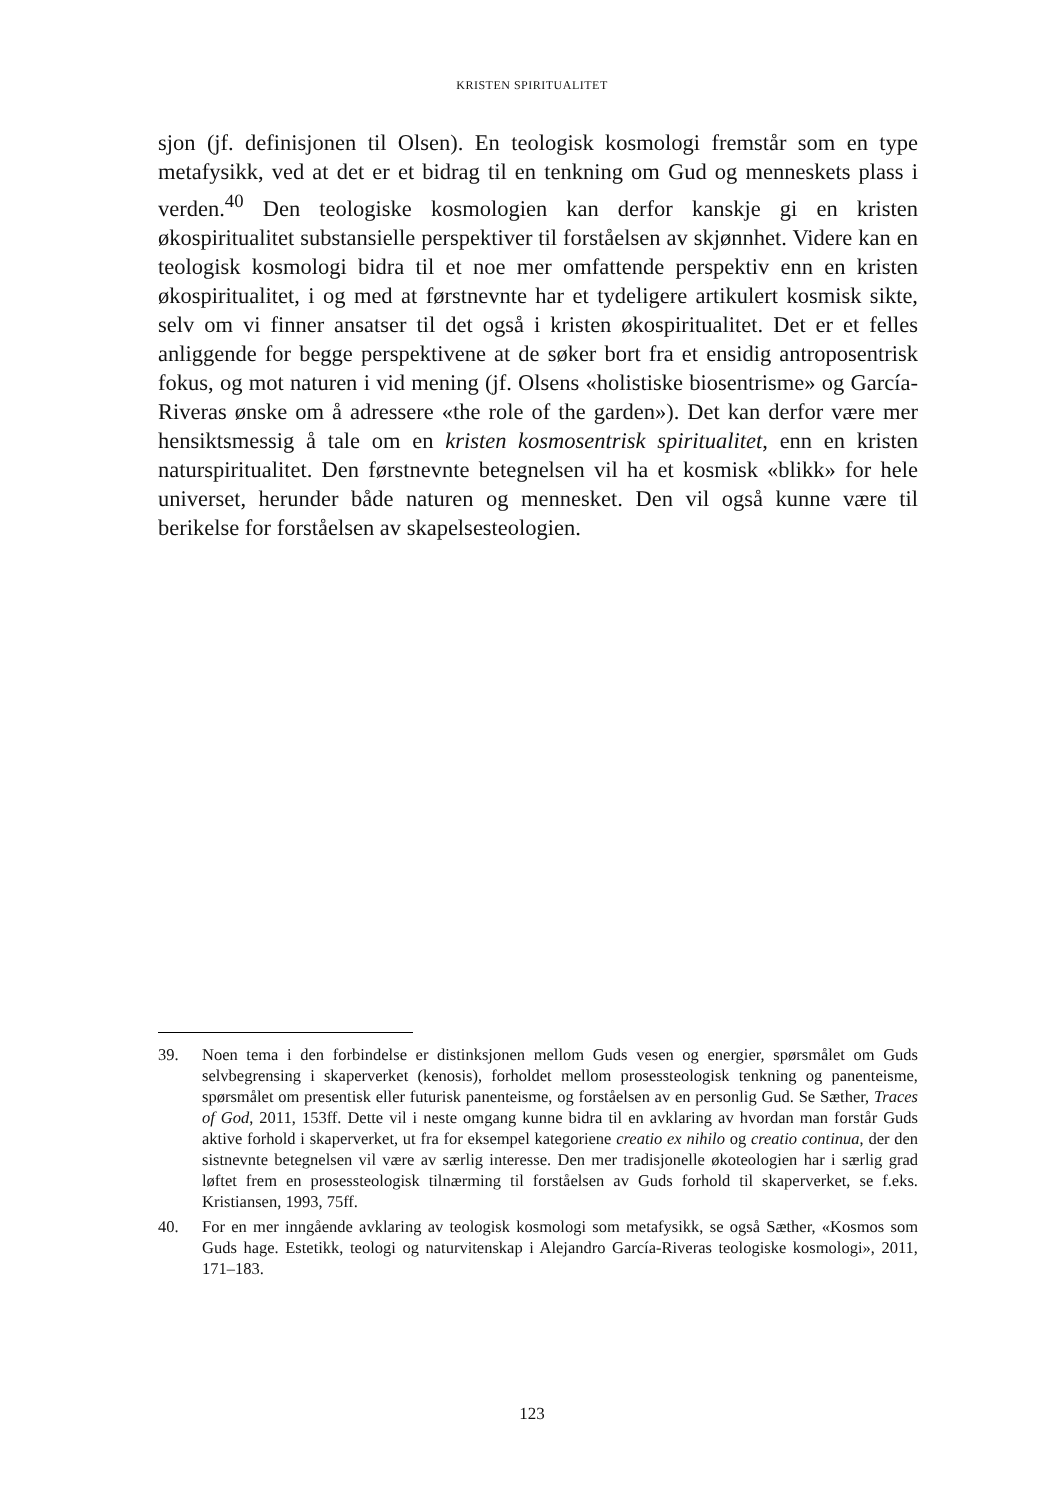KRISTEN SPIRITUALITET
sjon (jf. definisjonen til Olsen). En teologisk kosmologi fremstår som en type metafysikk, ved at det er et bidrag til en tenkning om Gud og menneskets plass i verden.<sup>40</sup> Den teologiske kosmologien kan derfor kanskje gi en kristen økospiritualitet substansielle perspektiver til forståelsen av skjønnhet. Videre kan en teologisk kosmologi bidra til et noe mer omfattende perspektiv enn en kristen økospiritualitet, i og med at førstnevnte har et tydeligere artikulert kosmisk sikte, selv om vi finner ansatser til det også i kristen økospiritualitet. Det er et felles anliggende for begge perspektivene at de søker bort fra et ensidig antroposentrisk fokus, og mot naturen i vid mening (jf. Olsens «holistiske biosentrisme» og García-Riveras ønske om å adressere «the role of the garden»). Det kan derfor være mer hensiktsmessig å tale om en kristen kosmosentrisk spiritualitet, enn en kristen naturspiritualitet. Den førstnevnte betegnelsen vil ha et kosmisk «blikk» for hele universet, herunder både naturen og mennesket. Den vil også kunne være til berikelse for forståelsen av skapelsesteologien.
39. Noen tema i den forbindelse er distinksjonen mellom Guds vesen og energier, spørsmålet om Guds selvbegrensing i skaperverket (kenosis), forholdet mellom prosessteologisk tenkning og panenteisme, spørsmålet om presentisk eller futurisk panenteisme, og forståelsen av en personlig Gud. Se Sæther, Traces of God, 2011, 153ff. Dette vil i neste omgang kunne bidra til en avklaring av hvordan man forstår Guds aktive forhold i skaperverket, ut fra for eksempel kategoriene creatio ex nihilo og creatio continua, der den sistnevnte betegnelsen vil være av særlig interesse. Den mer tradisjonelle økoteologien har i særlig grad løftet frem en prosessteologisk tilnærming til forståelsen av Guds forhold til skaperverket, se f.eks. Kristiansen, 1993, 75ff.
40. For en mer inngående avklaring av teologisk kosmologi som metafysikk, se også Sæther, «Kosmos som Guds hage. Estetikk, teologi og naturvitenskap i Alejandro García-Riveras teologiske kosmologi», 2011, 171–183.
123